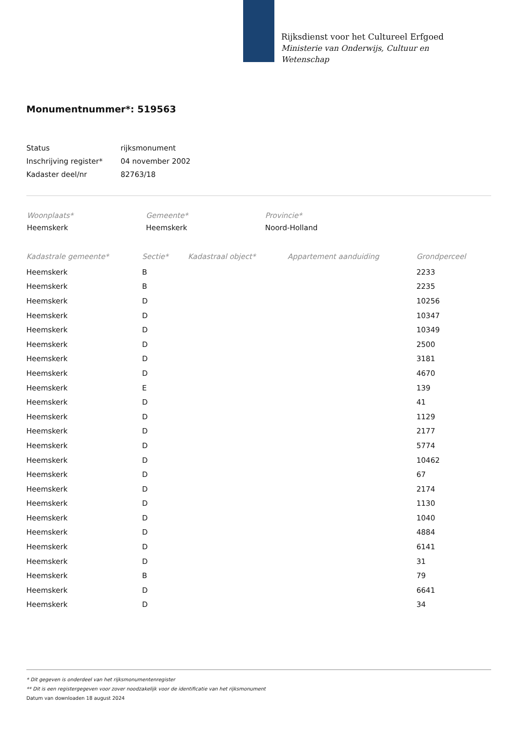Rijksdienst voor het Cultureel Erfgoed
Ministerie van Onderwijs, Cultuur en
Wetenschap
Monumentnummer*: 519563
| Status | rijksmonument |
| Inschrijving register* | 04 november 2002 |
| Kadaster deel/nr | 82763/18 |
| Woonplaats* | Gemeente* | Provincie* |
| Heemskerk | Heemskerk | Noord-Holland |
| Kadastrale gemeente* | Sectie* | Kadastraal object* | Appartement aanduiding | Grondperceel |
| --- | --- | --- | --- | --- |
| Heemskerk | B | | | 2233 |
| Heemskerk | B | | | 2235 |
| Heemskerk | D | | | 10256 |
| Heemskerk | D | | | 10347 |
| Heemskerk | D | | | 10349 |
| Heemskerk | D | | | 2500 |
| Heemskerk | D | | | 3181 |
| Heemskerk | D | | | 4670 |
| Heemskerk | E | | | 139 |
| Heemskerk | D | | | 41 |
| Heemskerk | D | | | 1129 |
| Heemskerk | D | | | 2177 |
| Heemskerk | D | | | 5774 |
| Heemskerk | D | | | 10462 |
| Heemskerk | D | | | 67 |
| Heemskerk | D | | | 2174 |
| Heemskerk | D | | | 1130 |
| Heemskerk | D | | | 1040 |
| Heemskerk | D | | | 4884 |
| Heemskerk | D | | | 6141 |
| Heemskerk | D | | | 31 |
| Heemskerk | B | | | 79 |
| Heemskerk | D | | | 6641 |
| Heemskerk | D | | | 34 |
* Dit gegeven is onderdeel van het rijksmonumentenregister
** Dit is een registergegeven voor zover noodzakelijk voor de identificatie van het rijksmonument
Datum van downloaden 18 august 2024